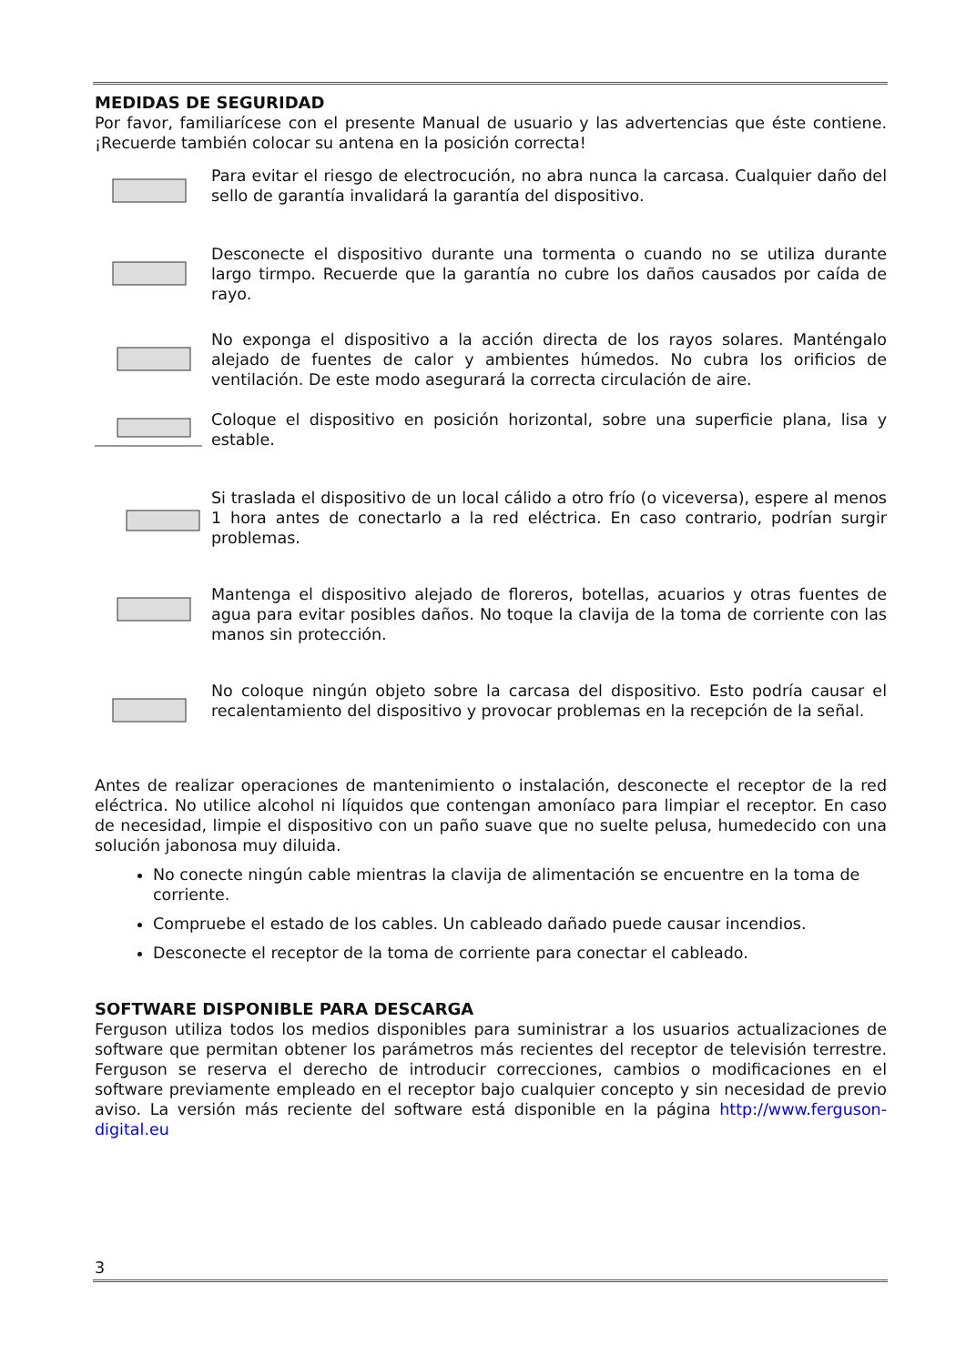MEDIDAS DE SEGURIDAD
Por favor, familiarícese con el presente Manual de usuario y las advertencias que éste contiene. ¡Recuerde también colocar su antena en la posición correcta!
Para evitar el riesgo de electrocución, no abra nunca la carcasa. Cualquier daño del sello de garantía invalidará la garantía del dispositivo.
Desconecte el dispositivo durante una tormenta o cuando no se utiliza durante largo tirmpo. Recuerde que la garantía no cubre los daños causados por caída de rayo.
No exponga el dispositivo a la acción directa de los rayos solares. Manténgalo alejado de fuentes de calor y ambientes húmedos. No cubra los orificios de ventilación. De este modo asegurará la correcta circulación de aire.
Coloque el dispositivo en posición horizontal, sobre una superficie plana, lisa y estable.
Si traslada el dispositivo de un local cálido a otro frío (o viceversa), espere al menos 1 hora antes de conectarlo a la red eléctrica. En caso contrario, podrían surgir problemas.
Mantenga el dispositivo alejado de floreros, botellas, acuarios y otras fuentes de agua para evitar posibles daños. No toque la clavija de la toma de corriente con las manos sin protección.
No coloque ningún objeto sobre la carcasa del dispositivo. Esto podría causar el recalentamiento del dispositivo y provocar problemas en la recepción de la señal.
Antes de realizar operaciones de mantenimiento o instalación, desconecte el receptor de la red eléctrica. No utilice alcohol ni líquidos que contengan amoníaco para limpiar el receptor. En caso de necesidad, limpie el dispositivo con un paño suave que no suelte pelusa, humedecido con una solución jabonosa muy diluida.
No conecte ningún cable mientras la clavija de alimentación se encuentre en la toma de corriente.
Compruebe el estado de los cables. Un cableado dañado puede causar incendios.
Desconecte el receptor de la toma de corriente para conectar el cableado.
SOFTWARE DISPONIBLE PARA DESCARGA
Ferguson utiliza todos los medios disponibles para suministrar a los usuarios actualizaciones de software que permitan obtener los parámetros más recientes del receptor de televisión terrestre. Ferguson se reserva el derecho de introducir correcciones, cambios o modificaciones en el software previamente empleado en el receptor bajo cualquier concepto y sin necesidad de previo aviso. La versión más reciente del software está disponible en la página http://www.ferguson-digital.eu
3